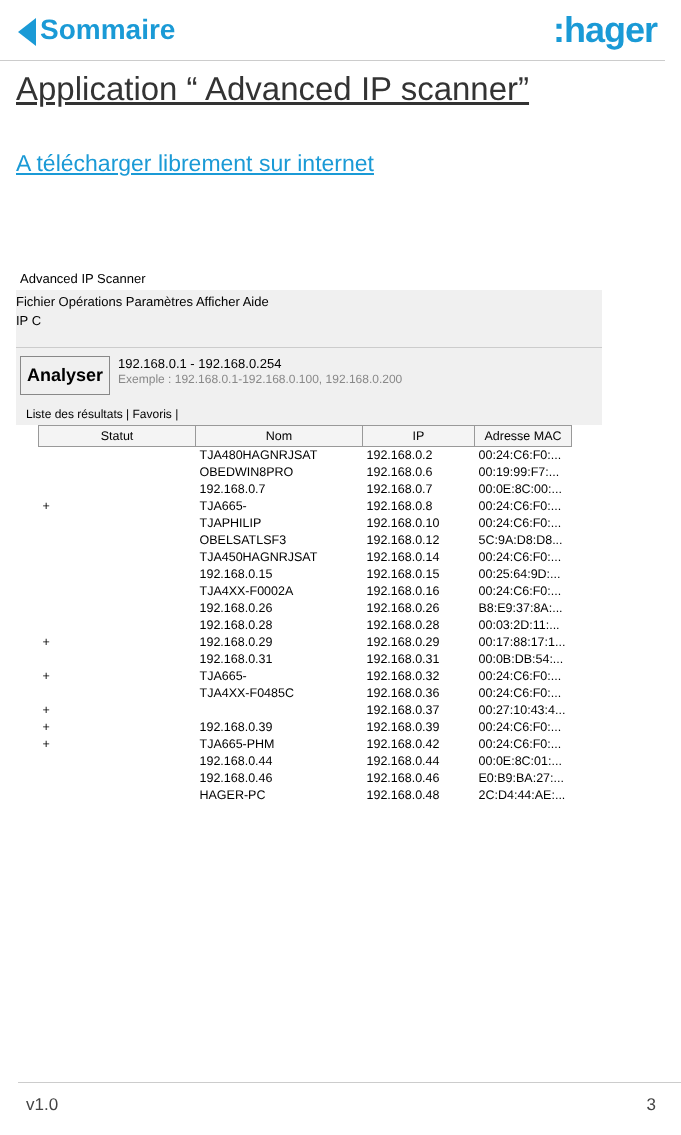Sommaire
:hager
Application “ Advanced IP scanner”
A télécharger librement sur internet
Advanced IP Scanner
Fichier Opérations Paramètres Afficher Aide
IP C
Analyser
192.168.0.1 - 192.168.0.254
Exemple : 192.168.0.1-192.168.0.100, 192.168.0.200
Liste des résultats | Favoris |
| Statut | Nom | IP | Adresse MAC |
| --- | --- | --- | --- |
| | TJA480HAGNRJSAT | 192.168.0.2 | 00:24:C6:F0:... |
| | OBEDWIN8PRO | 192.168.0.6 | 00:19:99:F7:... |
| | 192.168.0.7 | 192.168.0.7 | 00:0E:8C:00:... |
| + | TJA665- | 192.168.0.8 | 00:24:C6:F0:... |
| | TJAPHILIP | 192.168.0.10 | 00:24:C6:F0:... |
| | OBELSATLSF3 | 192.168.0.12 | 5C:9A:D8:D8... |
| | TJA450HAGNRJSAT | 192.168.0.14 | 00:24:C6:F0:... |
| | 192.168.0.15 | 192.168.0.15 | 00:25:64:9D:... |
| | TJA4XX-F0002A | 192.168.0.16 | 00:24:C6:F0:... |
| | 192.168.0.26 | 192.168.0.26 | B8:E9:37:8A:... |
| | 192.168.0.28 | 192.168.0.28 | 00:03:2D:11:... |
| + | 192.168.0.29 | 192.168.0.29 | 00:17:88:17:1... |
| | 192.168.0.31 | 192.168.0.31 | 00:0B:DB:54:... |
| + | TJA665- | 192.168.0.32 | 00:24:C6:F0:... |
| | TJA4XX-F0485C | 192.168.0.36 | 00:24:C6:F0:... |
| + | | 192.168.0.37 | 00:27:10:43:4... |
| + | 192.168.0.39 | 192.168.0.39 | 00:24:C6:F0:... |
| + | TJA665-PHM | 192.168.0.42 | 00:24:C6:F0:... |
| | 192.168.0.44 | 192.168.0.44 | 00:0E:8C:01:... |
| | 192.168.0.46 | 192.168.0.46 | E0:B9:BA:27:... |
| | HAGER-PC | 192.168.0.48 | 2C:D4:44:AE:... |
v1.0 3